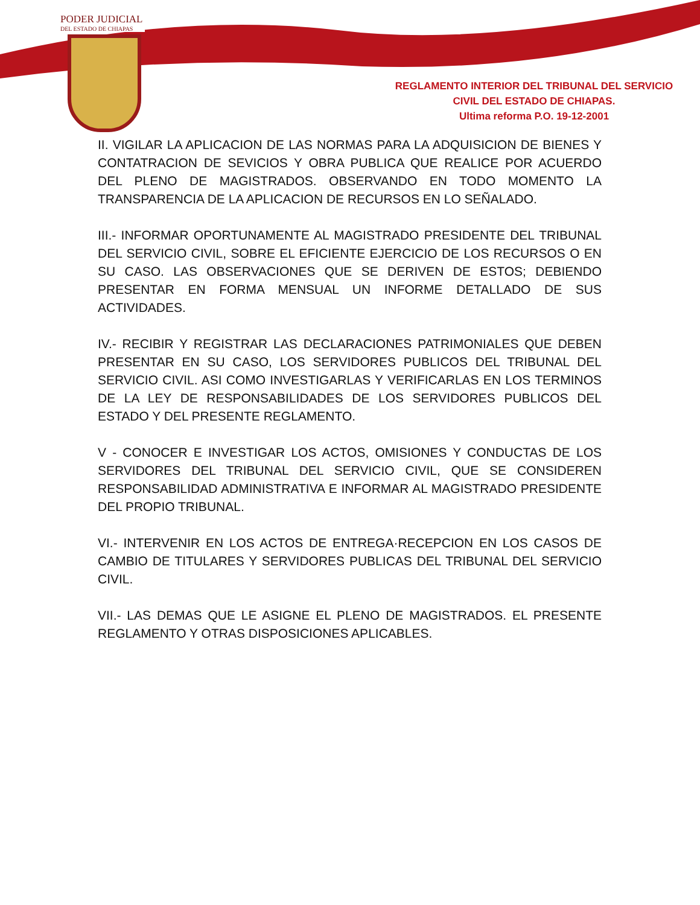PODER JUDICIAL
DEL ESTADO DE CHIAPAS
REGLAMENTO INTERIOR DEL TRIBUNAL DEL SERVICIO
CIVIL DEL ESTADO DE CHIAPAS.
Ultima reforma P.O. 19-12-2001
II. VIGILAR LA APLICACION DE LAS NORMAS PARA LA ADQUISICION DE BIENES Y CONTATRACION DE SEVICIOS Y OBRA PUBLICA QUE REALICE POR ACUERDO DEL PLENO DE MAGISTRADOS. OBSERVANDO EN TODO MOMENTO LA TRANSPARENCIA DE LA APLICACION DE RECURSOS EN LO SEÑALADO.
III.- INFORMAR OPORTUNAMENTE AL MAGISTRADO PRESIDENTE DEL TRIBUNAL DEL SERVICIO CIVIL, SOBRE EL EFICIENTE EJERCICIO DE LOS RECURSOS O EN SU CASO. LAS OBSERVACIONES QUE SE DERIVEN DE ESTOS; DEBIENDO PRESENTAR EN FORMA MENSUAL UN INFORME DETALLADO DE SUS ACTIVIDADES.
IV.- RECIBIR Y REGISTRAR LAS DECLARACIONES PATRIMONIALES QUE DEBEN PRESENTAR EN SU CASO, LOS SERVIDORES PUBLICOS DEL TRIBUNAL DEL SERVICIO CIVIL. ASI COMO INVESTIGARLAS Y VERIFICARLAS EN LOS TERMINOS DE LA LEY DE RESPONSABILIDADES DE LOS SERVIDORES PUBLICOS DEL ESTADO Y DEL PRESENTE REGLAMENTO.
V - CONOCER E INVESTIGAR LOS ACTOS, OMISIONES Y CONDUCTAS DE LOS SERVIDORES DEL TRIBUNAL DEL SERVICIO CIVIL, QUE SE CONSIDEREN RESPONSABILIDAD ADMINISTRATIVA E INFORMAR AL MAGISTRADO PRESIDENTE DEL PROPIO TRIBUNAL.
VI.- INTERVENIR EN LOS ACTOS DE ENTREGA·RECEPCION EN LOS CASOS DE CAMBIO DE TITULARES Y SERVIDORES PUBLICAS DEL TRIBUNAL DEL SERVICIO CIVIL.
VII.- LAS DEMAS QUE LE ASIGNE EL PLENO DE MAGISTRADOS. EL PRESENTE REGLAMENTO Y OTRAS DISPOSICIONES APLICABLES.